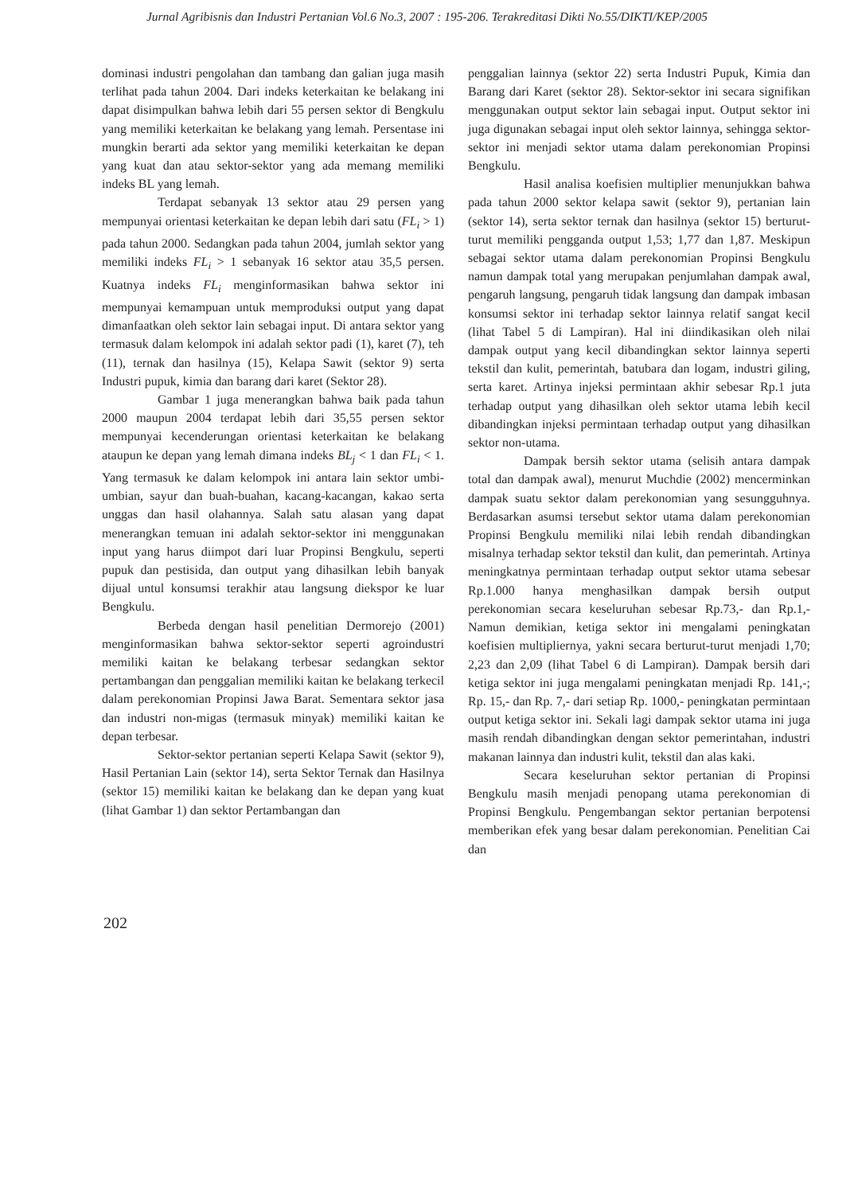Jurnal Agribisnis dan Industri Pertanian Vol.6 No.3, 2007 : 195-206. Terakreditasi Dikti No.55/DIKTI/KEP/2005
dominasi industri pengolahan dan tambang dan galian juga masih terlihat pada tahun 2004. Dari indeks keterkaitan ke belakang ini dapat disimpulkan bahwa lebih dari 55 persen sektor di Bengkulu yang memiliki keterkaitan ke belakang yang lemah. Persentase ini mungkin berarti ada sektor yang memiliki keterkaitan ke depan yang kuat dan atau sektor-sektor yang ada memang memiliki indeks BL yang lemah.
Terdapat sebanyak 13 sektor atau 29 persen yang mempunyai orientasi keterkaitan ke depan lebih dari satu (FL<sub>i</sub> > 1) pada tahun 2000. Sedangkan pada tahun 2004, jumlah sektor yang memiliki indeks FL<sub>i</sub> > 1 sebanyak 16 sektor atau 35,5 persen. Kuatnya indeks FL<sub>i</sub> menginformasikan bahwa sektor ini mempunyai kemampuan untuk memproduksi output yang dapat dimanfaatkan oleh sektor lain sebagai input. Di antara sektor yang termasuk dalam kelompok ini adalah sektor padi (1), karet (7), teh (11), ternak dan hasilnya (15), Kelapa Sawit (sektor 9) serta Industri pupuk, kimia dan barang dari karet (Sektor 28).
Gambar 1 juga menerangkan bahwa baik pada tahun 2000 maupun 2004 terdapat lebih dari 35,55 persen sektor mempunyai kecenderungan orientasi keterkaitan ke belakang ataupun ke depan yang lemah dimana indeks BL<sub>j</sub> < 1 dan FL<sub>i</sub> < 1. Yang termasuk ke dalam kelompok ini antara lain sektor umbi-umbian, sayur dan buah-buahan, kacang-kacangan, kakao serta unggas dan hasil olahannya. Salah satu alasan yang dapat menerangkan temuan ini adalah sektor-sektor ini menggunakan input yang harus diimpot dari luar Propinsi Bengkulu, seperti pupuk dan pestisida, dan output yang dihasilkan lebih banyak dijual untul konsumsi terakhir atau langsung diekspor ke luar Bengkulu.
Berbeda dengan hasil penelitian Dermorejo (2001) menginformasikan bahwa sektor-sektor seperti agroindustri memiliki kaitan ke belakang terbesar sedangkan sektor pertambangan dan penggalian memiliki kaitan ke belakang terkecil dalam perekonomian Propinsi Jawa Barat. Sementara sektor jasa dan industri non-migas (termasuk minyak) memiliki kaitan ke depan terbesar.
Sektor-sektor pertanian seperti Kelapa Sawit (sektor 9), Hasil Pertanian Lain (sektor 14), serta Sektor Ternak dan Hasilnya (sektor 15) memiliki kaitan ke belakang dan ke depan yang kuat (lihat Gambar 1) dan sektor Pertambangan dan
penggalian lainnya (sektor 22) serta Industri Pupuk, Kimia dan Barang dari Karet (sektor 28). Sektor-sektor ini secara signifikan menggunakan output sektor lain sebagai input. Output sektor ini juga digunakan sebagai input oleh sektor lainnya, sehingga sektor-sektor ini menjadi sektor utama dalam perekonomian Propinsi Bengkulu.
Hasil analisa koefisien multiplier menunjukkan bahwa pada tahun 2000 sektor kelapa sawit (sektor 9), pertanian lain (sektor 14), serta sektor ternak dan hasilnya (sektor 15) berturut-turut memiliki pengganda output 1,53; 1,77 dan 1,87. Meskipun sebagai sektor utama dalam perekonomian Propinsi Bengkulu namun dampak total yang merupakan penjumlahan dampak awal, pengaruh langsung, pengaruh tidak langsung dan dampak imbasan konsumsi sektor ini terhadap sektor lainnya relatif sangat kecil (lihat Tabel 5 di Lampiran). Hal ini diindikasikan oleh nilai dampak output yang kecil dibandingkan sektor lainnya seperti tekstil dan kulit, pemerintah, batubara dan logam, industri giling, serta karet. Artinya injeksi permintaan akhir sebesar Rp.1 juta terhadap output yang dihasilkan oleh sektor utama lebih kecil dibandingkan injeksi permintaan terhadap output yang dihasilkan sektor non-utama.
Dampak bersih sektor utama (selisih antara dampak total dan dampak awal), menurut Muchdie (2002) mencerminkan dampak suatu sektor dalam perekonomian yang sesungguhnya. Berdasarkan asumsi tersebut sektor utama dalam perekonomian Propinsi Bengkulu memiliki nilai lebih rendah dibandingkan misalnya terhadap sektor tekstil dan kulit, dan pemerintah. Artinya meningkatnya permintaan terhadap output sektor utama sebesar Rp.1.000 hanya menghasilkan dampak bersih output perekonomian secara keseluruhan sebesar Rp.73,- dan Rp.1,- Namun demikian, ketiga sektor ini mengalami peningkatan koefisien multipliernya, yakni secara berturut-turut menjadi 1,70; 2,23 dan 2,09 (lihat Tabel 6 di Lampiran). Dampak bersih dari ketiga sektor ini juga mengalami peningkatan menjadi Rp. 141,-; Rp. 15,- dan Rp. 7,- dari setiap Rp. 1000,- peningkatan permintaan output ketiga sektor ini. Sekali lagi dampak sektor utama ini juga masih rendah dibandingkan dengan sektor pemerintahan, industri makanan lainnya dan industri kulit, tekstil dan alas kaki.
Secara keseluruhan sektor pertanian di Propinsi Bengkulu masih menjadi penopang utama perekonomian di Propinsi Bengkulu. Pengembangan sektor pertanian berpotensi memberikan efek yang besar dalam perekonomian. Penelitian Cai dan
202